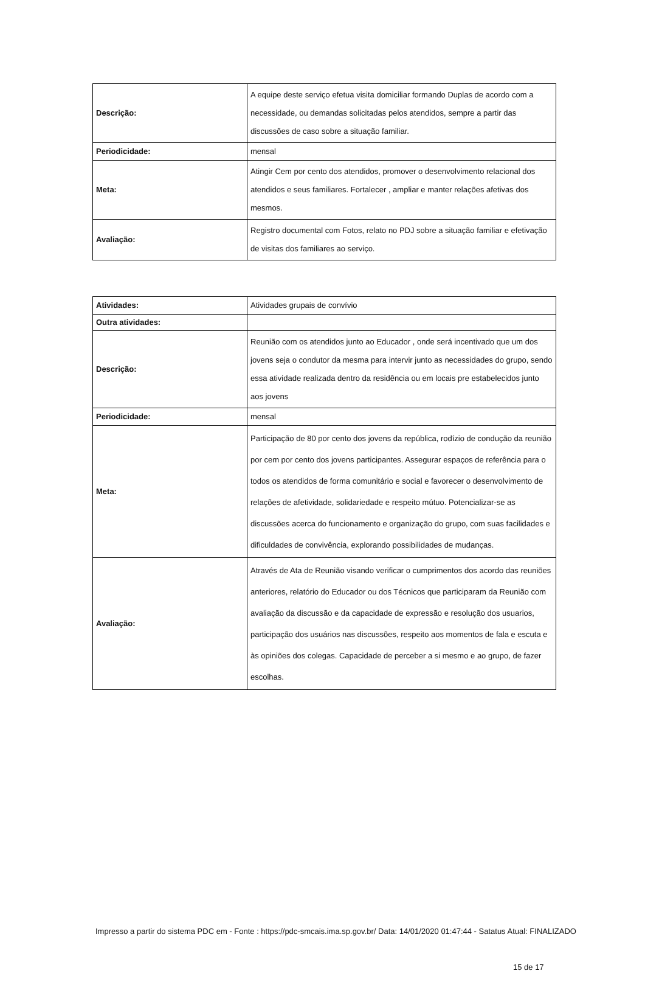| Descrição: | A equipe deste serviço efetua visita domiciliar formando Duplas de acordo com a necessidade, ou demandas solicitadas pelos atendidos, sempre a partir das discussões de caso sobre a situação familiar. |
| Periodicidade: | mensal |
| Meta: | Atingir Cem por cento dos atendidos, promover o desenvolvimento relacional dos atendidos e seus familiares. Fortalecer , ampliar e manter relações afetivas dos mesmos. |
| Avaliação: | Registro documental com Fotos, relato no PDJ sobre a situação familiar e efetivação de visitas dos familiares ao serviço. |
| Atividades: | Atividades grupais de convívio |
| Outra atividades: | |
| Descrição: | Reunião com os atendidos junto ao Educador , onde será incentivado que um dos jovens seja o condutor da mesma para intervir junto as necessidades do grupo, sendo essa atividade realizada dentro da residência ou em locais pre estabelecidos junto aos jovens |
| Periodicidade: | mensal |
| Meta: | Participação de 80 por cento dos jovens da república, rodízio de condução da reunião por cem por cento dos jovens participantes. Assegurar espaços de referência para o todos os atendidos de forma comunitário e social e favorecer o desenvolvimento de relações de afetividade, solidariedade e respeito mútuo. Potencializar-se as discussões acerca do funcionamento e organização do grupo, com suas facilidades e dificuldades de convivência, explorando possibilidades de mudanças. |
| Avaliação: | Através de Ata de Reunião visando verificar o cumprimentos dos acordo das reuniões anteriores, relatório do Educador ou dos Técnicos que participaram da Reunião com avaliação da discussão e da capacidade de expressão e resolução dos usuarios, participação dos usuários nas discussões, respeito aos momentos de fala e escuta e às opiniões dos colegas. Capacidade de perceber a si mesmo e ao grupo, de fazer escolhas. |
Impresso a partir do sistema PDC em - Fonte : https://pdc-smcais.ima.sp.gov.br/ Data: 14/01/2020 01:47:44 - Satatus Atual: FINALIZADO
15 de 17